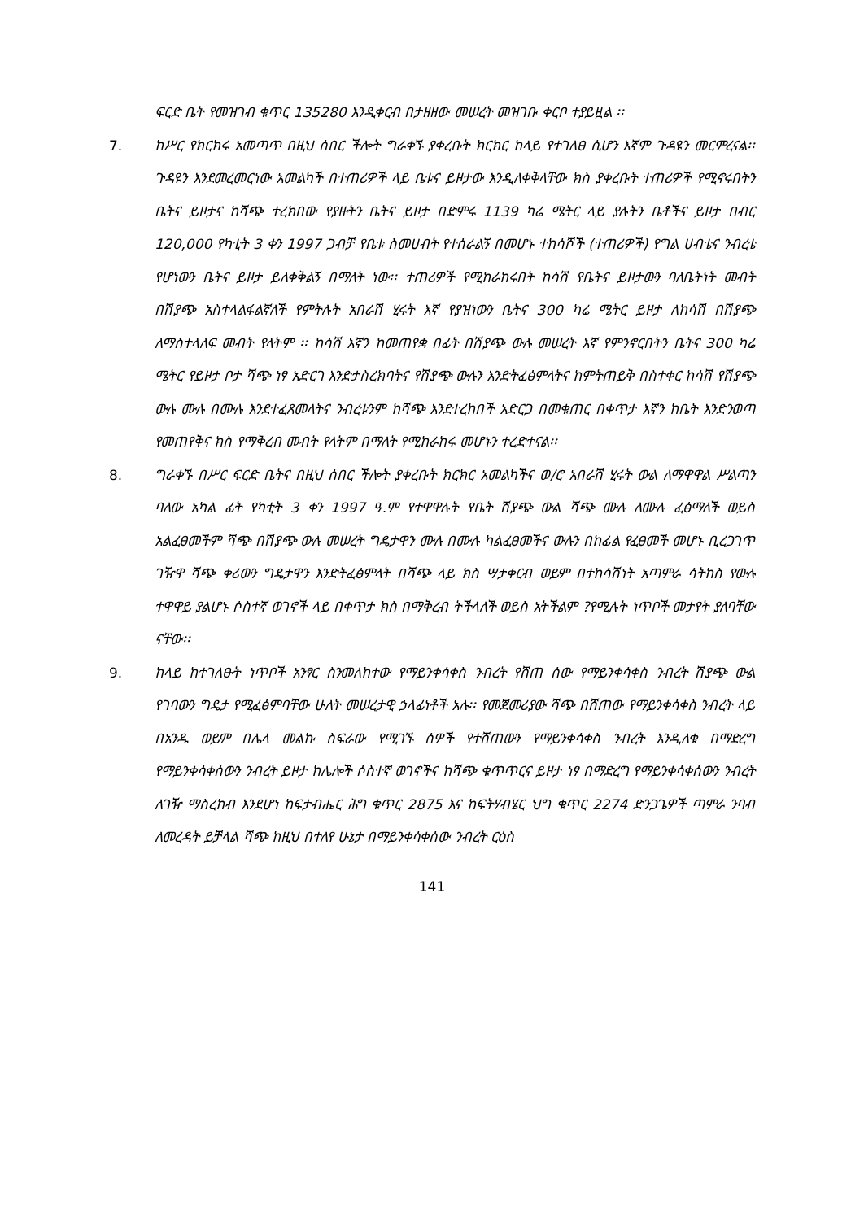ፍርድ ቤት የመዝገብ ቁጥር 135280 እንዲቀርብ በታዘዘው መሠረት መዝገቡ ቀርቦ ተያይዟል ፡፡
7. ከሥር የክርክሩ አመጣጥ በዚህ ሰበር ችሎት ግራቀኙ ያቀረቡት ክርክር ከላይ የተገለፀ ሲሆን እኛም ጉዳዩን መርምረናል፡፡ ጉዳዩን እንደመረመርነው አመልካች በተጠሪዎች ላይ ቤቱና ይዞታው እንዲለቀቅላቸው ክስ ያቀረቡት ተጠሪዎች የሚኖሩበትን ቤትና ይዞታና ከሻጭ ተረክበው የያዙትን ቤትና ይዞታ በድምሩ 1139 ካሬ ሜትር ላይ ያሉትን ቤቶችና ይዞታ በብር 120,000 የካቲት 3 ቀን 1997 ጋብቻ የቤቱ ስመሀብት የተሰራልኝ በመሆኑ ተከሳሾች (ተጠሪዎች) የግል ሀብቴና ንብረቴ የሆነውን ቤትና ይዞታ ይለቀቅልኝ በማለት ነው፡፡ ተጠሪዎች የሚከራከሩበት ከሳሽ የቤትና ይዞታውን ባለቤትነት መብት በሽያጭ አስተላልፋልኛለች የምትሉት አበራሽ ሂሩት እኛ የያዝነውን ቤትና 300 ካሬ ሜትር ይዞታ ለከሳሽ በሽያጭ ለማስተላለፍ መብት የላትም ፡፡ ከሳሽ እኛን ከመጠየቋ በፊት በሽያጭ ውሉ መሠረት እኛ የምንኖርበትን ቤትና 300 ካሬ ሜትር የይዞታ ቦታ ሻጭ ነፃ አድርገ እንድታስረክባትና የሽያጭ ውሉን እንድትፈፅምላትና ከምትጠይቅ በስተቀር ከሳሽ የሽያጭ ውሉ ሙሉ በሙሉ እንደተፈጸመላትና ንብረቱንም ከሻጭ እንደተረከበች አድርጋ በመቁጠር በቀጥታ እኛን ከቤት እንድንወጣ የመጠየቅና ክስ የማቅረብ መብት የላትም በማለት የሚከራከሩ መሆኑን ተረድተናል፡፡
8. ግራቀኙ በሥር ፍርድ ቤትና በዚህ ሰበር ችሎት ያቀረቡት ክርክር አመልካችና ወ/ሮ አበራሽ ሂሩት ውል ለማዋዋል ሥልጣን ባለው አካል ፊት የካቲት 3 ቀን 1997 ዓ.ም የተዋዋሉት የቤት ሽያጭ ውል ሻጭ ሙሉ ለሙሉ ፈፅማለች ወይስ አልፈፀመችም ሻጭ በሽያጭ ውሉ መሠረት ግዴታዋን ሙሉ በሙሉ ካልፈፀመችና ውሉን በከፊል የፈፀመች መሆኑ ቢረጋገጥ ገዥዋ ሻጭ ቀሪውን ግዴታዋን እንድትፈፅምላት በሻጭ ላይ ክስ ሣታቀርብ ወይም በተከሳሽነት አጣምራ ሳትከስ የውሉ ተዋዋይ ያልሆኑ ሶስተኛ ወገኖች ላይ በቀጥታ ክስ በማቅረብ ትችላለች ወይስ አትችልም ?የሚሉት ነጥቦች መታየት ያለባቸው ናቸው፡፡
9. ከላይ ከተገለፁት ነጥቦች አንፃር ስንመለከተው የማይንቀሳቀስ ንብረት የሸጠ ሰው የማይንቀሳቀስ ንብረት ሽያጭ ውል የገባውን ግዴታ የሚፈፅምባቸው ሁለት መሠረታዊ ኃላፊነቶች አሉ፡፡ የመጀመሪያው ሻጭ በሸጠው የማይንቀሳቀስ ንብረት ላይ በአንዱ ወይም በሌላ መልኩ ስፍራው የሚገኙ ሰዎች የተሸጠውን የማይንቀሳቀስ ንብረት እንዲለቁ በማድረግ የማይንቀሳቀሰውን ንብረት ይዞታ ከሌሎች ሶስተኛ ወገኖችና ከሻጭ ቁጥጥርና ይዞታ ነፃ በማድረግ የማይንቀሳቀሰውን ንብረት ለገዥ ማስረከብ እንደሆነ ከፍታብሔር ሕግ ቁጥር 2875 እና ከፍትሃብሄር ህግ ቁጥር 2274 ድንጋጌዎች ጣምራ ንባብ ለመረዳት ይቻላል ሻጭ ከዚህ በተለየ ሁኔታ በማይንቀሳቀሰው ንብረት ርዕስ
141